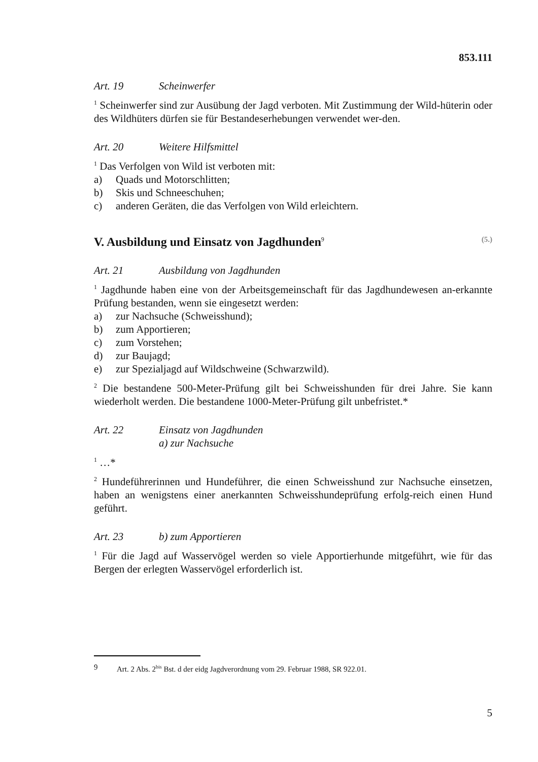853.111
Art. 19 Scheinwerfer
1 Scheinwerfer sind zur Ausübung der Jagd verboten. Mit Zustimmung der Wild-hüterin oder des Wildhüters dürfen sie für Bestandeserhebungen verwendet wer-den.
Art. 20 Weitere Hilfsmittel
1 Das Verfolgen von Wild ist verboten mit:
a) Quads und Motorschlitten;
b) Skis und Schneeschuhen;
c) anderen Geräten, die das Verfolgen von Wild erleichtern.
V. Ausbildung und Einsatz von Jagdhunden<sup>9</sup> (5.)
Art. 21 Ausbildung von Jagdhunden
1 Jagdhunde haben eine von der Arbeitsgemeinschaft für das Jagdhundewesen an-erkannte Prüfung bestanden, wenn sie eingesetzt werden:
a) zur Nachsuche (Schweisshund);
b) zum Apportieren;
c) zum Vorstehen;
d) zur Baujagd;
e) zur Spezialjagd auf Wildschweine (Schwarzwild).
2 Die bestandene 500-Meter-Prüfung gilt bei Schweisshunden für drei Jahre. Sie kann wiederholt werden. Die bestandene 1000-Meter-Prüfung gilt unbefristet.*
Art. 22 Einsatz von Jagdhunden
a) zur Nachsuche
1 …*
2 Hundeführerinnen und Hundeführer, die einen Schweisshund zur Nachsuche einsetzen, haben an wenigstens einer anerkannten Schweisshundeprüfung erfolg-reich einen Hund geführt.
Art. 23 b) zum Apportieren
1 Für die Jagd auf Wasservögel werden so viele Apportierhunde mitgeführt, wie für das Bergen der erlegten Wasservögel erforderlich ist.
9 Art. 2 Abs. 2<sup>bis</sup> Bst. d der eidg Jagdverordnung vom 29. Februar 1988, SR 922.01.
5